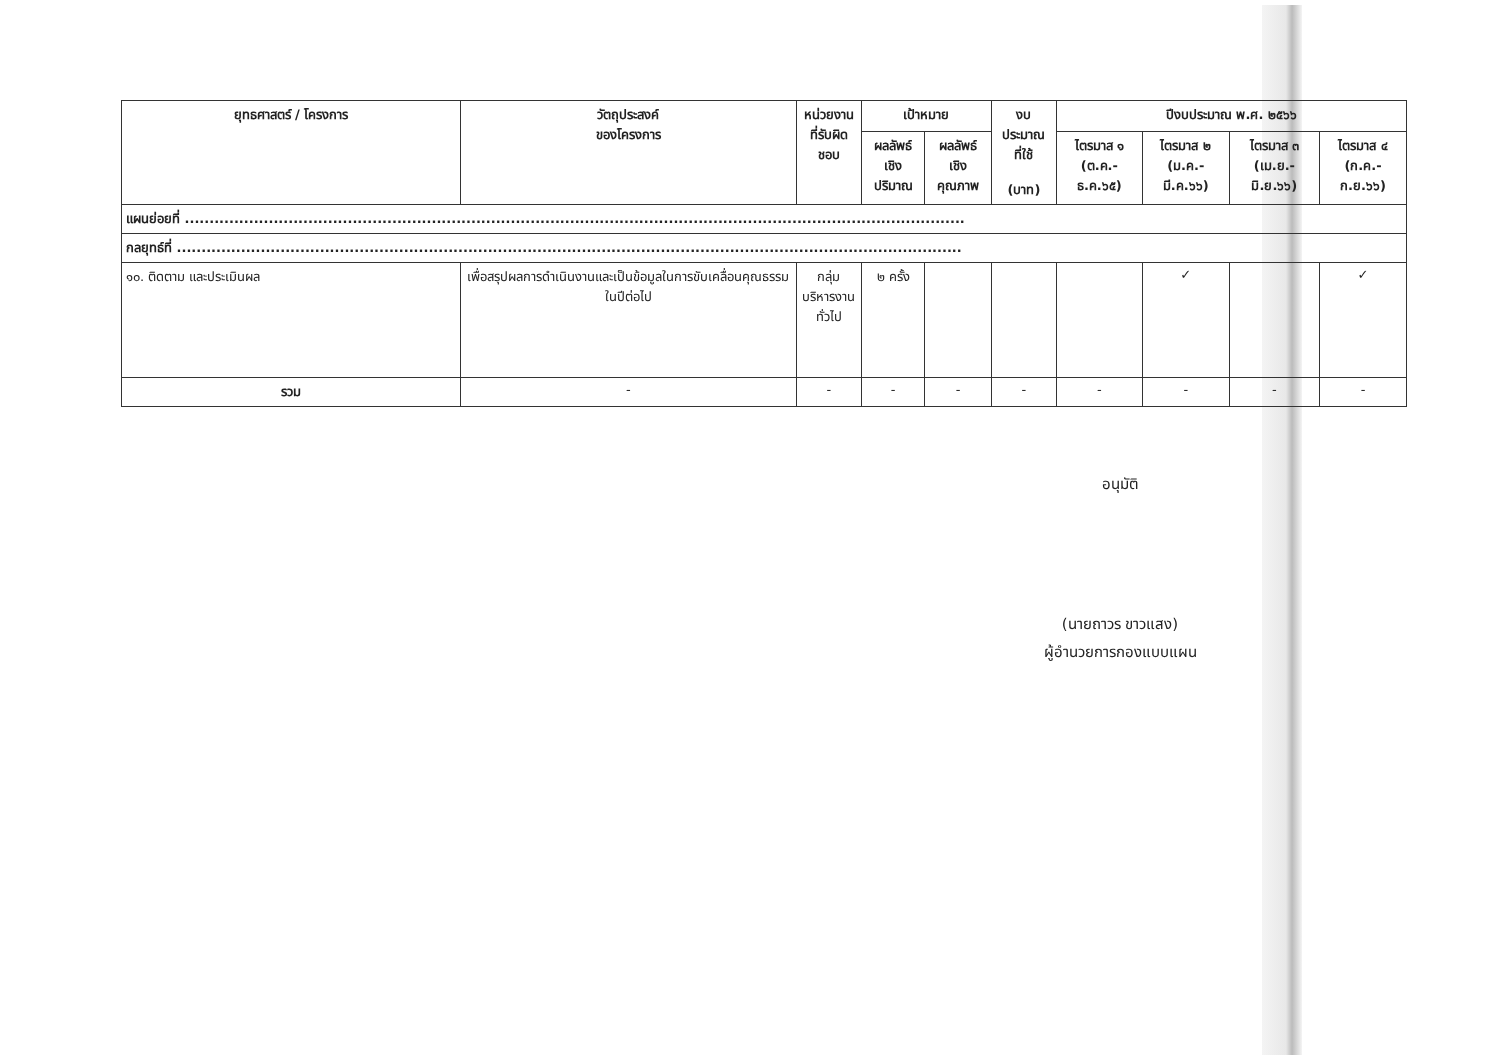| ยุทธศาสตร์ / โครงการ | วัตถุประสงค์ ของโครงการ | หน่วยงาน ที่รับผิดชอบ | เป้าหมาย | | งบประมาณ ที่ใช้ (บาท) | ปีงบประมาณ พ.ศ. ๒๕๖๖ | | | |
| --- | --- | --- | --- | --- | --- | --- | --- | --- | --- |
| | | | ผลลัพธ์ เชิงปริมาณ | ผลลัพธ์ เชิงคุณภาพ | | ไตรมาส ๑ (ต.ค.-ธ.ค.๖๕) | ไตรมาส ๒ (ม.ค.-มี.ค.๖๖) | ไตรมาส ๓ (เม.ย.-มิ.ย.๖๖) | ไตรมาส ๔ (ก.ค.-ก.ย.๖๖) |
| แผนย่อยที่ .............................................................................................................................................................. | | | | | | | | | |
| กลยุทธ์ที่ ............................................................................................................................................................... | | | | | | | | | |
| ๑๐. ติดตาม และประเมินผล | เพื่อสรุปผลการดำเนินงานและเป็นข้อมูลในการขับเคลื่อนคุณธรรมในปีต่อไป | กลุ่ม บริหารงาน ทั่วไป | ๒ ครั้ง | | | | ✓ | | ✓ |
| รวม | - | - | - | - | - | - | - | - | - |
อนุมัติ
(นายถาวร ขาวแสง)
ผู้อำนวยการกองแบบแผน